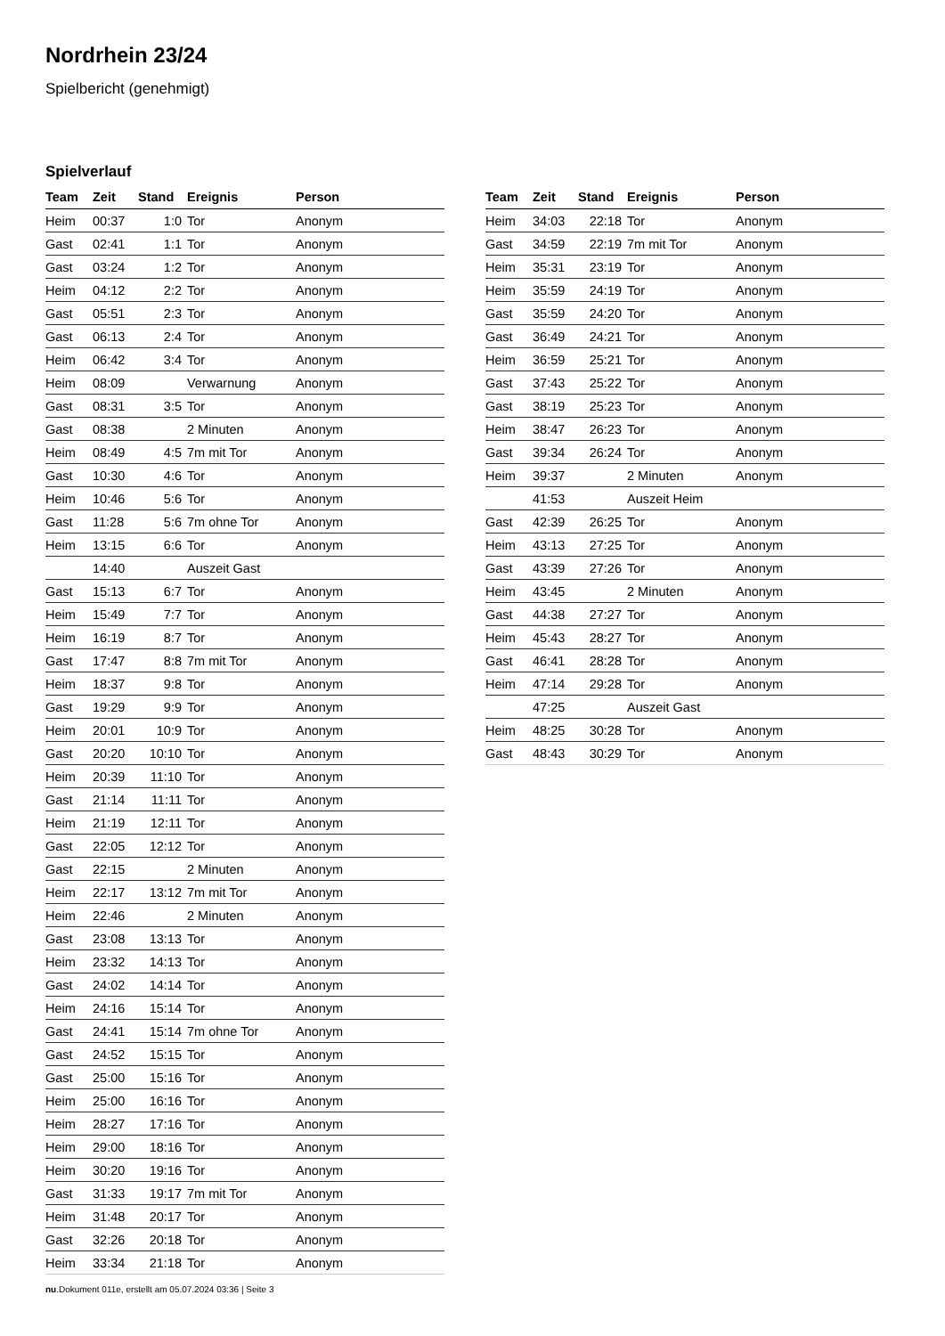Nordrhein 23/24
Spielbericht (genehmigt)
Spielverlauf
| Team | Zeit | Stand | Ereignis | Person |
| --- | --- | --- | --- | --- |
| Heim | 00:37 | 1:0 | Tor | Anonym |
| Gast | 02:41 | 1:1 | Tor | Anonym |
| Gast | 03:24 | 1:2 | Tor | Anonym |
| Heim | 04:12 | 2:2 | Tor | Anonym |
| Gast | 05:51 | 2:3 | Tor | Anonym |
| Gast | 06:13 | 2:4 | Tor | Anonym |
| Heim | 06:42 | 3:4 | Tor | Anonym |
| Heim | 08:09 | | Verwarnung | Anonym |
| Gast | 08:31 | 3:5 | Tor | Anonym |
| Gast | 08:38 | | 2 Minuten | Anonym |
| Heim | 08:49 | 4:5 | 7m mit Tor | Anonym |
| Gast | 10:30 | 4:6 | Tor | Anonym |
| Heim | 10:46 | 5:6 | Tor | Anonym |
| Gast | 11:28 | 5:6 | 7m ohne Tor | Anonym |
| Heim | 13:15 | 6:6 | Tor | Anonym |
| | 14:40 | | Auszeit Gast | |
| Gast | 15:13 | 6:7 | Tor | Anonym |
| Heim | 15:49 | 7:7 | Tor | Anonym |
| Heim | 16:19 | 8:7 | Tor | Anonym |
| Gast | 17:47 | 8:8 | 7m mit Tor | Anonym |
| Heim | 18:37 | 9:8 | Tor | Anonym |
| Gast | 19:29 | 9:9 | Tor | Anonym |
| Heim | 20:01 | 10:9 | Tor | Anonym |
| Gast | 20:20 | 10:10 | Tor | Anonym |
| Heim | 20:39 | 11:10 | Tor | Anonym |
| Gast | 21:14 | 11:11 | Tor | Anonym |
| Heim | 21:19 | 12:11 | Tor | Anonym |
| Gast | 22:05 | 12:12 | Tor | Anonym |
| Gast | 22:15 | | 2 Minuten | Anonym |
| Heim | 22:17 | 13:12 | 7m mit Tor | Anonym |
| Heim | 22:46 | | 2 Minuten | Anonym |
| Gast | 23:08 | 13:13 | Tor | Anonym |
| Heim | 23:32 | 14:13 | Tor | Anonym |
| Gast | 24:02 | 14:14 | Tor | Anonym |
| Heim | 24:16 | 15:14 | Tor | Anonym |
| Gast | 24:41 | 15:14 | 7m ohne Tor | Anonym |
| Gast | 24:52 | 15:15 | Tor | Anonym |
| Gast | 25:00 | 15:16 | Tor | Anonym |
| Heim | 25:00 | 16:16 | Tor | Anonym |
| Heim | 28:27 | 17:16 | Tor | Anonym |
| Heim | 29:00 | 18:16 | Tor | Anonym |
| Heim | 30:20 | 19:16 | Tor | Anonym |
| Gast | 31:33 | 19:17 | 7m mit Tor | Anonym |
| Heim | 31:48 | 20:17 | Tor | Anonym |
| Gast | 32:26 | 20:18 | Tor | Anonym |
| Heim | 33:34 | 21:18 | Tor | Anonym |
| Team | Zeit | Stand | Ereignis | Person |
| --- | --- | --- | --- | --- |
| Heim | 34:03 | 22:18 | Tor | Anonym |
| Gast | 34:59 | 22:19 | 7m mit Tor | Anonym |
| Heim | 35:31 | 23:19 | Tor | Anonym |
| Heim | 35:59 | 24:19 | Tor | Anonym |
| Gast | 35:59 | 24:20 | Tor | Anonym |
| Gast | 36:49 | 24:21 | Tor | Anonym |
| Heim | 36:59 | 25:21 | Tor | Anonym |
| Gast | 37:43 | 25:22 | Tor | Anonym |
| Gast | 38:19 | 25:23 | Tor | Anonym |
| Heim | 38:47 | 26:23 | Tor | Anonym |
| Gast | 39:34 | 26:24 | Tor | Anonym |
| Heim | 39:37 | | 2 Minuten | Anonym |
| | 41:53 | | Auszeit Heim | |
| Gast | 42:39 | 26:25 | Tor | Anonym |
| Heim | 43:13 | 27:25 | Tor | Anonym |
| Gast | 43:39 | 27:26 | Tor | Anonym |
| Heim | 43:45 | | 2 Minuten | Anonym |
| Gast | 44:38 | 27:27 | Tor | Anonym |
| Heim | 45:43 | 28:27 | Tor | Anonym |
| Gast | 46:41 | 28:28 | Tor | Anonym |
| Heim | 47:14 | 29:28 | Tor | Anonym |
| | 47:25 | | Auszeit Gast | |
| Heim | 48:25 | 30:28 | Tor | Anonym |
| Gast | 48:43 | 30:29 | Tor | Anonym |
nu.Dokument 011e, erstellt am 05.07.2024 03:36 | Seite 3